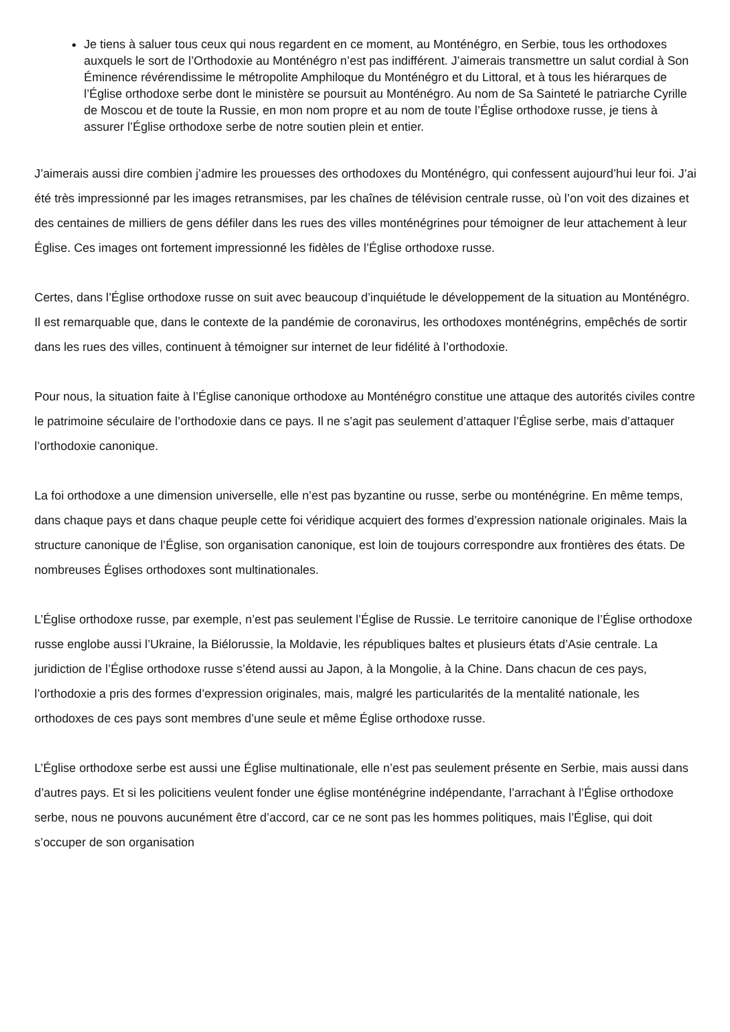Je tiens à saluer tous ceux qui nous regardent en ce moment, au Monténégro, en Serbie, tous les orthodoxes auxquels le sort de l’Orthodoxie au Monténégro n’est pas indifférent. J’aimerais transmettre un salut cordial à Son Éminence révérendissime le métropolite Amphiloque du Monténégro et du Littoral, et à tous les hiérarques de l’Église orthodoxe serbe dont le ministère se poursuit au Monténégro. Au nom de Sa Sainteté le patriarche Cyrille de Moscou et de toute la Russie, en mon nom propre et au nom de toute l’Église orthodoxe russe, je tiens à assurer l’Église orthodoxe serbe de notre soutien plein et entier.
J’aimerais aussi dire combien j’admire les prouesses des orthodoxes du Monténégro, qui confessent aujourd’hui leur foi. J’ai été très impressionné par les images retransmises, par les chaînes de télévision centrale russe, où l’on voit des dizaines et des centaines de milliers de gens défiler dans les rues des villes monténégrines pour témoigner de leur attachement à leur Église. Ces images ont fortement impressionné les fidèles de l’Église orthodoxe russe.
Certes, dans l’Église orthodoxe russe on suit avec beaucoup d’inquiétude le développement de la situation au Monténégro. Il est remarquable que, dans le contexte de la pandémie de coronavirus, les orthodoxes monténégrins, empêchés de sortir dans les rues des villes, continuent à témoigner sur internet de leur fidélité à l’orthodoxie.
Pour nous, la situation faite à l’Église canonique orthodoxe au Monténégro constitue une attaque des autorités civiles contre le patrimoine séculaire de l’orthodoxie dans ce pays. Il ne s’agit pas seulement d’attaquer l’Église serbe, mais d’attaquer l’orthodoxie canonique.
La foi orthodoxe a une dimension universelle, elle n’est pas byzantine ou russe, serbe ou monténégrine. En même temps, dans chaque pays et dans chaque peuple cette foi véridique acquiert des formes d’expression nationale originales. Mais la structure canonique de l’Église, son organisation canonique, est loin de toujours correspondre aux frontières des états. De nombreuses Églises orthodoxes sont multinationales.
L’Église orthodoxe russe, par exemple, n’est pas seulement l’Église de Russie. Le territoire canonique de l’Église orthodoxe russe englobe aussi l’Ukraine, la Biélorussie, la Moldavie, les républiques baltes et plusieurs états d’Asie centrale. La juridiction de l’Église orthodoxe russe s’étend aussi au Japon, à la Mongolie, à la Chine. Dans chacun de ces pays, l’orthodoxie a pris des formes d’expression originales, mais, malgré les particularités de la mentalité nationale, les orthodoxes de ces pays sont membres d’une seule et même Église orthodoxe russe.
L’Église orthodoxe serbe est aussi une Église multinationale, elle n’est pas seulement présente en Serbie, mais aussi dans d’autres pays. Et si les policitiens veulent fonder une église monténégrine indépendante, l’arrachant à l’Église orthodoxe serbe, nous ne pouvons aucunément être d’accord, car ce ne sont pas les hommes politiques, mais l’Église, qui doit s’occuper de son organisation